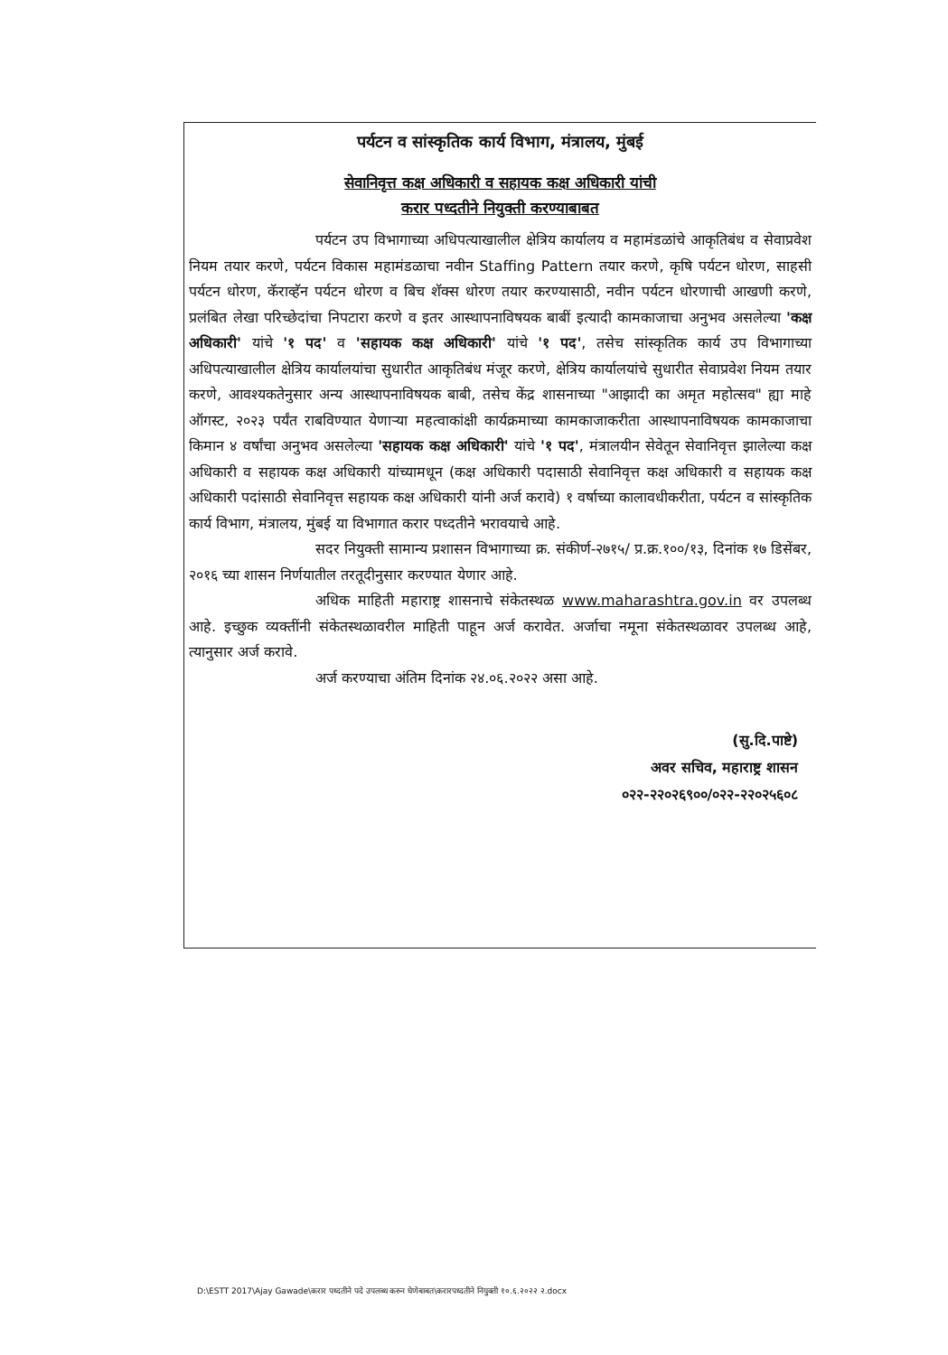पर्यटन व सांस्कृतिक कार्य विभाग, मंत्रालय, मुंबई
सेवानिवृत्त कक्ष अधिकारी व सहायक कक्ष अधिकारी यांची
करार पध्दतीने नियुक्ती करण्याबाबत
पर्यटन उप विभागाच्या अधिपत्याखालील क्षेत्रिय कार्यालय व महामंडळांचे आकृतिबंध व सेवाप्रवेश नियम तयार करणे, पर्यटन विकास महामंडळाचा नवीन Staffing Pattern तयार करणे, कृषि पर्यटन धोरण, साहसी पर्यटन धोरण, कॅराव्हॅन पर्यटन धोरण व बिच शॅक्स धोरण तयार करण्यासाठी, नवीन पर्यटन धोरणाची आखणी करणे, प्रलंबित लेखा परिच्छेदांचा निपटारा करणे व इतर आस्थापनाविषयक बाबीं इत्यादी कामकाजाचा अनुभव असलेल्या 'कक्ष अधिकारी' यांचे '१ पद' व 'सहायक कक्ष अधिकारी' यांचे '१ पद', तसेच सांस्कृतिक कार्य उप विभागाच्या अधिपत्याखालील क्षेत्रिय कार्यालयांचा सुधारीत आकृतिबंध मंजूर करणे, क्षेत्रिय कार्यालयांचे सुधारीत सेवाप्रवेश नियम तयार करणे, आवश्यकतेनुसार अन्य आस्थापनाविषयक बाबी, तसेच केंद्र शासनाच्या "आझादी का अमृत महोत्सव" ह्या माहे ऑगस्ट, २०२३ पर्यंत राबविण्यात येणाऱ्या महत्वाकांक्षी कार्यक्रमाच्या कामकाजाकरीता आस्थापनाविषयक कामकाजाचा किमान ४ वर्षांचा अनुभव असलेल्या 'सहायक कक्ष अधिकारी' यांचे '१ पद', मंत्रालयीन सेवेतून सेवानिवृत्त झालेल्या कक्ष अधिकारी व सहायक कक्ष अधिकारी यांच्यामधून (कक्ष अधिकारी पदासाठी सेवानिवृत्त कक्ष अधिकारी व सहायक कक्ष अधिकारी पदांसाठी सेवानिवृत्त सहायक कक्ष अधिकारी यांनी अर्ज करावे) १ वर्षाच्या कालावधीकरीता, पर्यटन व सांस्कृतिक कार्य विभाग, मंत्रालय, मुंबई या विभागात करार पध्दतीने भरावयाचे आहे.
सदर नियुक्ती सामान्य प्रशासन विभागाच्या क्र. संकीर्ण-२७१५/ प्र.क्र.१००/१३, दिनांक १७ डिसेंबर, २०१६ च्या शासन निर्णयातील तरतूदीनुसार करण्यात येणार आहे.
अधिक माहिती महाराष्ट्र शासनाचे संकेतस्थळ www.maharashtra.gov.in वर उपलब्ध आहे. इच्छुक व्यक्तींनी संकेतस्थळावरील माहिती पाहून अर्ज करावेत. अर्जाचा नमूना संकेतस्थळावर उपलब्ध आहे, त्यानुसार अर्ज करावे.
अर्ज करण्याचा अंतिम दिनांक २४.०६.२०२२ असा आहे.
(सु.दि.पाष्टे)
अवर सचिव, महाराष्ट्र शासन
०२२-२२०२६९००/०२२-२२०२५६०८
D:\ESTT 2017\Ajay Gawade\करार पध्दतीने पदे उपलब्ध करुन घेणेबाबत\करारपध्दतीने नियुक्ती १०.६.२०२२ २.docx